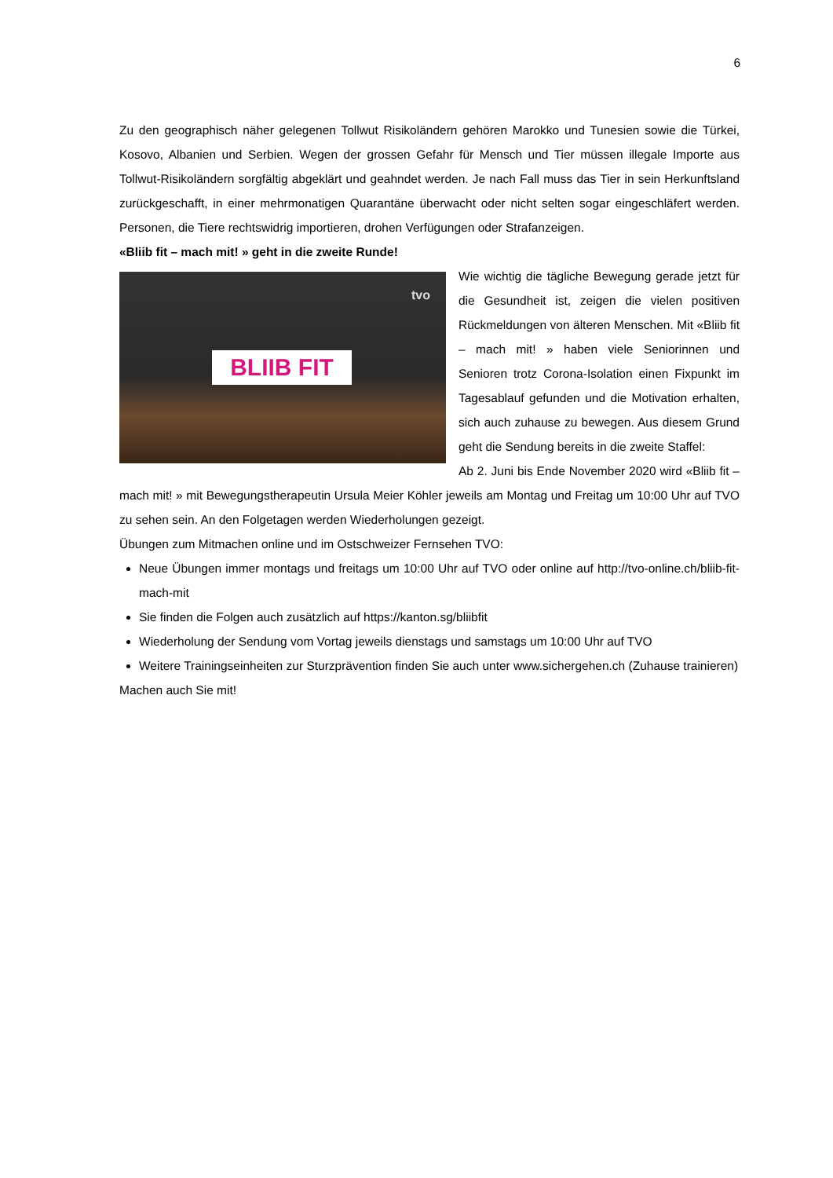6
Zu den geographisch näher gelegenen Tollwut Risikoländern gehören Marokko und Tunesien sowie die Türkei, Kosovo, Albanien und Serbien. Wegen der grossen Gefahr für Mensch und Tier müssen illegale Importe aus Tollwut-Risikoländern sorgfältig abgeklärt und geahndet werden. Je nach Fall muss das Tier in sein Herkunftsland zurückgeschafft, in einer mehrmonatigen Quarantäne überwacht oder nicht selten sogar eingeschläfert werden. Personen, die Tiere rechtswidrig importieren, drohen Verfügungen oder Strafanzeigen.
«Bliib fit – mach mit! » geht in die zweite Runde!
tvo
BLIIB FIT
Wie wichtig die tägliche Bewegung gerade jetzt für die Gesundheit ist, zeigen die vielen positiven Rückmeldungen von älteren Menschen. Mit «Bliib fit – mach mit! » haben viele Seniorinnen und Senioren trotz Corona-Isolation einen Fixpunkt im Tagesablauf gefunden und die Motivation erhalten, sich auch zuhause zu bewegen. Aus diesem Grund geht die Sendung bereits in die zweite Staffel:
Ab 2. Juni bis Ende November 2020 wird «Bliib fit – mach mit! » mit Bewegungstherapeutin Ursula Meier Köhler jeweils am Montag und Freitag um 10:00 Uhr auf TVO zu sehen sein. An den Folgetagen werden Wiederholungen gezeigt.
Übungen zum Mitmachen online und im Ostschweizer Fernsehen TVO:
Neue Übungen immer montags und freitags um 10:00 Uhr auf TVO oder online auf http://tvo-online.ch/bliib-fit-mach-mit
Sie finden die Folgen auch zusätzlich auf https://kanton.sg/bliibfit
Wiederholung der Sendung vom Vortag jeweils dienstags und samstags um 10:00 Uhr auf TVO
Weitere Trainingseinheiten zur Sturzprävention finden Sie auch unter www.sichergehen.ch (Zuhause trainieren)
Machen auch Sie mit!